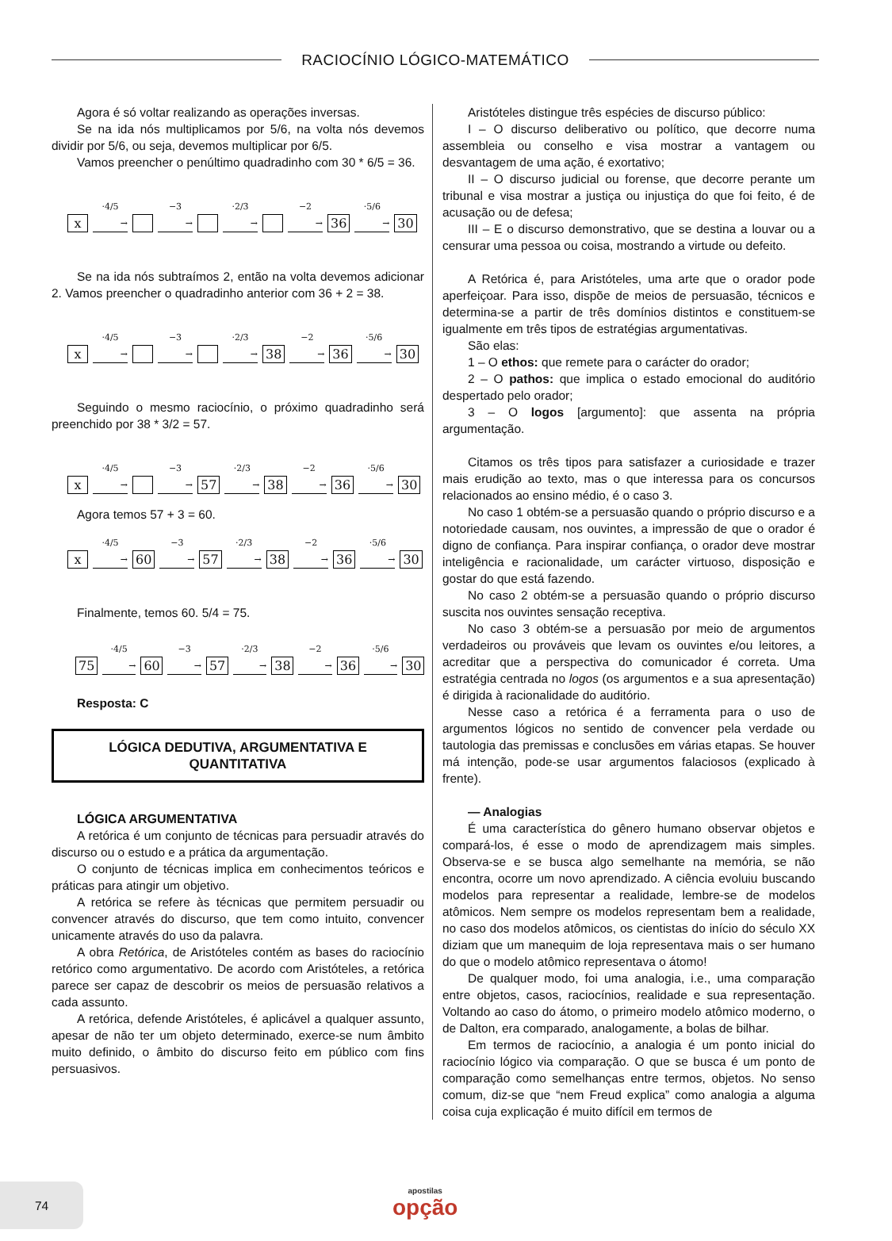RACIOCÍNIO LÓGICO-MATEMÁTICO
Agora é só voltar realizando as operações inversas.
Se na ida nós multiplicamos por 5/6, na volta nós devemos dividir por 5/6, ou seja, devemos multiplicar por 6/5.
Vamos preencher o penúltimo quadradinho com 30 * 6/5 = 36.
x ·4/5
→ −3
→ ·2/3
→ −2
→ 36 ·5/6
→ 30
Se na ida nós subtraímos 2, então na volta devemos adicionar 2. Vamos preencher o quadradinho anterior com 36 + 2 = 38.
x ·4/5
→ −3
→ ·2/3
→ 38 −2
→ 36 ·5/6
→ 30
Seguindo o mesmo raciocínio, o próximo quadradinho será preenchido por 38 * 3/2 = 57.
x ·4/5
→ −3
→ 57 ·2/3
→ 38 −2
→ 36 ·5/6
→ 30
Agora temos 57 + 3 = 60.
x ·4/5
→ 60 −3
→ 57 ·2/3
→ 38 −2
→ 36 ·5/6
→ 30
Finalmente, temos 60. 5/4 = 75.
75 ·4/5
→ 60 −3
→ 57 ·2/3
→ 38 −2
→ 36 ·5/6
→ 30
Resposta: C
LÓGICA DEDUTIVA, ARGUMENTATIVA E
QUANTITATIVA
LÓGICA ARGUMENTATIVA
A retórica é um conjunto de técnicas para persuadir através do discurso ou o estudo e a prática da argumentação.
O conjunto de técnicas implica em conhecimentos teóricos e práticas para atingir um objetivo.
A retórica se refere às técnicas que permitem persuadir ou convencer através do discurso, que tem como intuito, convencer unicamente através do uso da palavra.
A obra Retórica, de Aristóteles contém as bases do raciocínio retórico como argumentativo. De acordo com Aristóteles, a retórica parece ser capaz de descobrir os meios de persuasão relativos a cada assunto.
A retórica, defende Aristóteles, é aplicável a qualquer assunto, apesar de não ter um objeto determinado, exerce-se num âmbito muito definido, o âmbito do discurso feito em público com fins persuasivos.
Aristóteles distingue três espécies de discurso público:
I – O discurso deliberativo ou político, que decorre numa assembleia ou conselho e visa mostrar a vantagem ou desvantagem de uma ação, é exortativo;
II – O discurso judicial ou forense, que decorre perante um tribunal e visa mostrar a justiça ou injustiça do que foi feito, é de acusação ou de defesa;
III – E o discurso demonstrativo, que se destina a louvar ou a censurar uma pessoa ou coisa, mostrando a virtude ou defeito.
A Retórica é, para Aristóteles, uma arte que o orador pode aperfeiçoar. Para isso, dispõe de meios de persuasão, técnicos e determina-se a partir de três domínios distintos e constituem-se igualmente em três tipos de estratégias argumentativas.
São elas:
1 – O ethos: que remete para o carácter do orador;
2 – O pathos: que implica o estado emocional do auditório despertado pelo orador;
3 – O logos [argumento]: que assenta na própria argumentação.
Citamos os três tipos para satisfazer a curiosidade e trazer mais erudição ao texto, mas o que interessa para os concursos relacionados ao ensino médio, é o caso 3.
No caso 1 obtém-se a persuasão quando o próprio discurso e a notoriedade causam, nos ouvintes, a impressão de que o orador é digno de confiança. Para inspirar confiança, o orador deve mostrar inteligência e racionalidade, um carácter virtuoso, disposição e gostar do que está fazendo.
No caso 2 obtém-se a persuasão quando o próprio discurso suscita nos ouvintes sensação receptiva.
No caso 3 obtém-se a persuasão por meio de argumentos verdadeiros ou prováveis que levam os ouvintes e/ou leitores, a acreditar que a perspectiva do comunicador é correta. Uma estratégia centrada no logos (os argumentos e a sua apresentação) é dirigida à racionalidade do auditório.
Nesse caso a retórica é a ferramenta para o uso de argumentos lógicos no sentido de convencer pela verdade ou tautologia das premissas e conclusões em várias etapas. Se houver má intenção, pode-se usar argumentos falaciosos (explicado à frente).
— Analogias
É uma característica do gênero humano observar objetos e compará-los, é esse o modo de aprendizagem mais simples. Observa-se e se busca algo semelhante na memória, se não encontra, ocorre um novo aprendizado. A ciência evoluiu buscando modelos para representar a realidade, lembre-se de modelos atômicos. Nem sempre os modelos representam bem a realidade, no caso dos modelos atômicos, os cientistas do início do século XX diziam que um manequim de loja representava mais o ser humano do que o modelo atômico representava o átomo!
De qualquer modo, foi uma analogia, i.e., uma comparação entre objetos, casos, raciocínios, realidade e sua representação. Voltando ao caso do átomo, o primeiro modelo atômico moderno, o de Dalton, era comparado, analogamente, a bolas de bilhar.
Em termos de raciocínio, a analogia é um ponto inicial do raciocínio lógico via comparação. O que se busca é um ponto de comparação como semelhanças entre termos, objetos. No senso comum, diz-se que “nem Freud explica” como analogia a alguma coisa cuja explicação é muito difícil em termos de
74
apostilas
opção